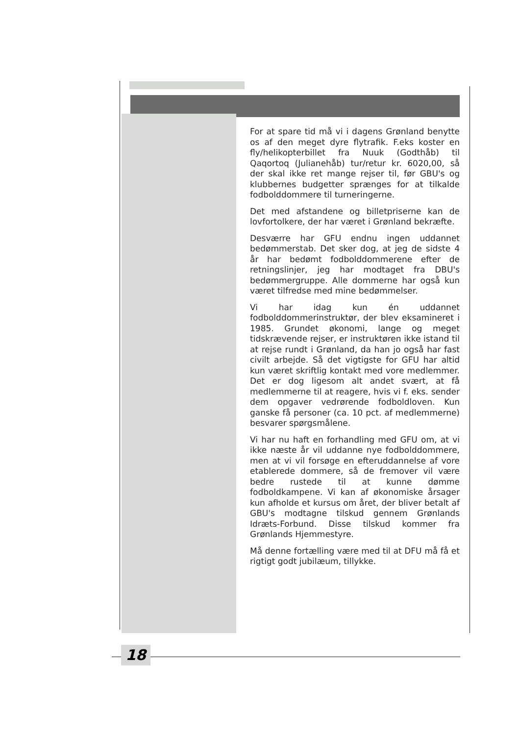For at spare tid må vi i dagens Grønland benytte os af den meget dyre flytrafik. F.eks koster en fly/helikopterbillet fra Nuuk (Godthåb) til Qaqortoq (Julianehåb) tur/retur kr. 6020,00, så der skal ikke ret mange rejser til, før GBU's og klubbernes budgetter sprænges for at tilkalde fodbolddommere til turneringerne.
Det med afstandene og billetpriserne kan de lovfortolkere, der har været i Grønland bekræfte.
Desværre har GFU endnu ingen uddannet bedømmerstab. Det sker dog, at jeg de sidste 4 år har bedømt fodbolddommerene efter de retningslinjer, jeg har modtaget fra DBU's bedømmergruppe. Alle dommerne har også kun været tilfredse med mine bedømmelser.
Vi har idag kun én uddannet fodbolddommerinstruktør, der blev eksamineret i 1985. Grundet økonomi, lange og meget tidskrævende rejser, er instruktøren ikke istand til at rejse rundt i Grønland, da han jo også har fast civilt arbejde. Så det vigtigste for GFU har altid kun været skriftlig kontakt med vore medlemmer. Det er dog ligesom alt andet svært, at få medlemmerne til at reagere, hvis vi f. eks. sender dem opgaver vedrørende fodboldloven. Kun ganske få personer (ca. 10 pct. af medlemmerne) besvarer spørgsmålene.
Vi har nu haft en forhandling med GFU om, at vi ikke næste år vil uddanne nye fodbolddommere, men at vi vil forsøge en efteruddannelse af vore etablerede dommere, så de fremover vil være bedre rustede til at kunne dømme fodboldkampene. Vi kan af økonomiske årsager kun afholde et kursus om året, der bliver betalt af GBU's modtagne tilskud gennem Grønlands Idræts-Forbund. Disse tilskud kommer fra Grønlands Hjemmestyre.
Må denne fortælling være med til at DFU må få et rigtigt godt jubilæum, tillykke.
18